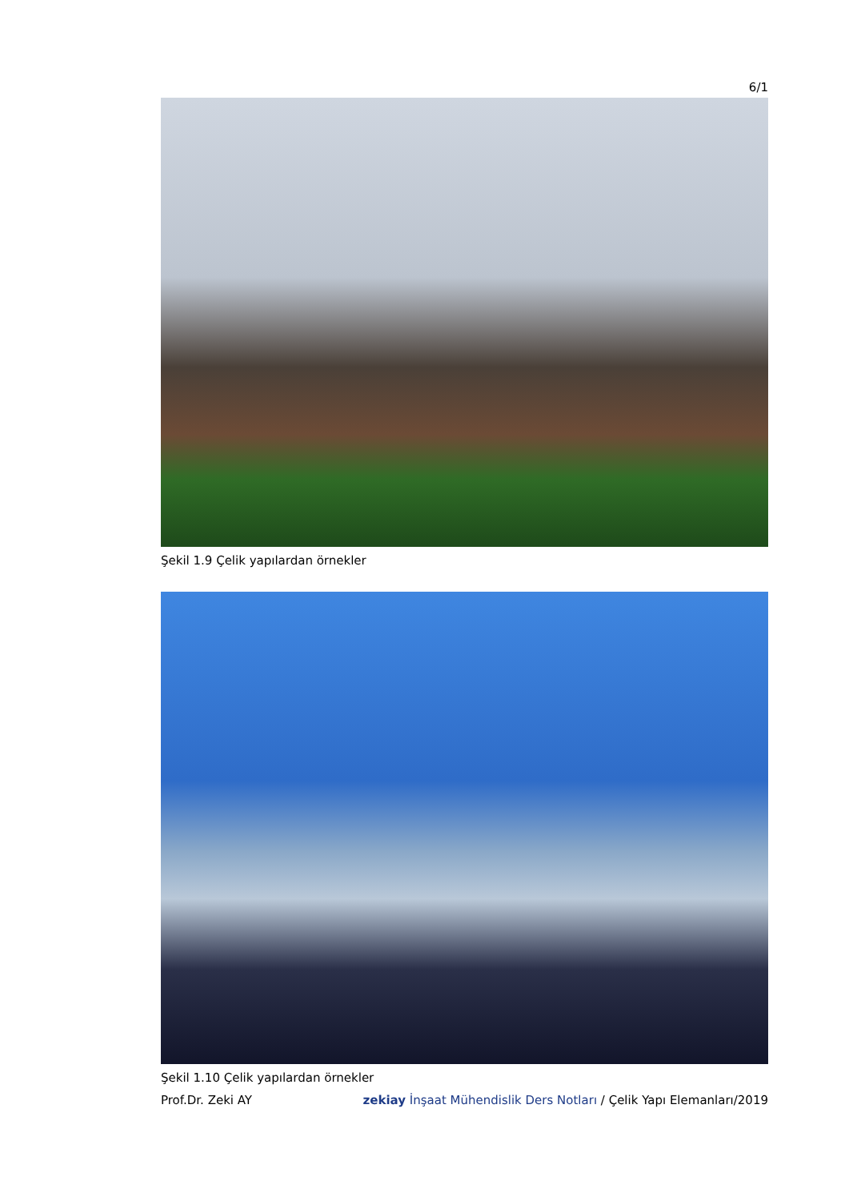6/1
Şekil 1.9 Çelik yapılardan örnekler
Şekil 1.10 Çelik yapılardan örnekler
Prof.Dr. Zeki AY zekiay İnşaat Mühendislik Ders Notları / Çelik Yapı Elemanları/2019